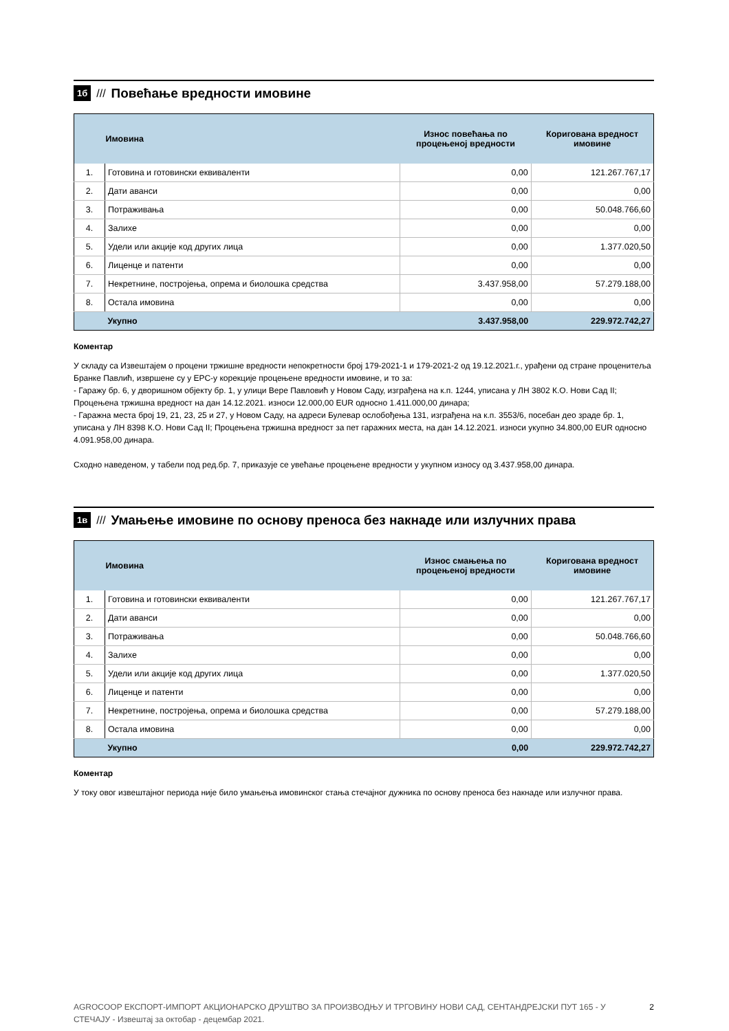1б /// Повећање вредности имовине
| | Имовина | Износ повећања по процењеној вредности | Коригована вредност имовине |
| --- | --- | --- | --- |
| 1. | Готовина и готовински еквиваленти | 0,00 | 121.267.767,17 |
| 2. | Дати аванси | 0,00 | 0,00 |
| 3. | Потраживања | 0,00 | 50.048.766,60 |
| 4. | Залихе | 0,00 | 0,00 |
| 5. | Удели или акције код других лица | 0,00 | 1.377.020,50 |
| 6. | Лиценце и патенти | 0,00 | 0,00 |
| 7. | Некретнине, постројења, опрема и биолошка средства | 3.437.958,00 | 57.279.188,00 |
| 8. | Остала имовина | 0,00 | 0,00 |
| | Укупно | 3.437.958,00 | 229.972.742,27 |
Коментар
У складу са Извештајем о процени тржишне вредности непокретности број 179-2021-1 и 179-2021-2 од 19.12.2021.г., урађени од стране проценитеља Бранке Павлић, извршене су у ЕРС-у корекције процењене вредности имовине, и то за:
- Гаражу бр. 6, у дворишном објекту бр. 1, у улици Вере Павловић у Новом Саду, изграђена на к.п. 1244, уписана у ЛН 3802 К.О. Нови Сад II; Процењена тржишна вредност на дан 14.12.2021. износи 12.000,00 EUR односно 1.411.000,00 динара;
- Гаражна места број 19, 21, 23, 25 и 27, у Новом Саду, на адреси Булевар ослобођења 131, изграђена на к.п. 3553/6, посебан део зраде бр. 1, уписана у ЛН 8398 К.О. Нови Сад II; Процењена тржишна вредност за пет гаражних места, на дан 14.12.2021. износи укупно 34.800,00 EUR односно 4.091.958,00 динара.
Сходно наведеном, у табели под ред.бр. 7, приказује се увећање процењене вредности у укупном износу од 3.437.958,00 динара.
1в /// Умањење имовине по основу преноса без накнаде или излучних права
| | Имовина | Износ смањења по процењеној вредности | Коригована вредност имовине |
| --- | --- | --- | --- |
| 1. | Готовина и готовински еквиваленти | 0,00 | 121.267.767,17 |
| 2. | Дати аванси | 0,00 | 0,00 |
| 3. | Потраживања | 0,00 | 50.048.766,60 |
| 4. | Залихе | 0,00 | 0,00 |
| 5. | Удели или акције код других лица | 0,00 | 1.377.020,50 |
| 6. | Лиценце и патенти | 0,00 | 0,00 |
| 7. | Некретнине, постројења, опрема и биолошка средства | 0,00 | 57.279.188,00 |
| 8. | Остала имовина | 0,00 | 0,00 |
| | Укупно | 0,00 | 229.972.742,27 |
Коментар
У току овог извештајног периода није било умањења имовинског стања стечајног дужника по основу преноса без накнаде или излучног права.
AGROCOOP ЕКСПОРТ-ИМПОРТ АКЦИОНАРСКО ДРУШТВО ЗА ПРОИЗВОДЊУ И ТРГОВИНУ НОВИ САД, СЕНТАНДРЕЈСКИ ПУТ 165 - У СТЕЧАЈУ - Извештај за октобар - децембар 2021. 2